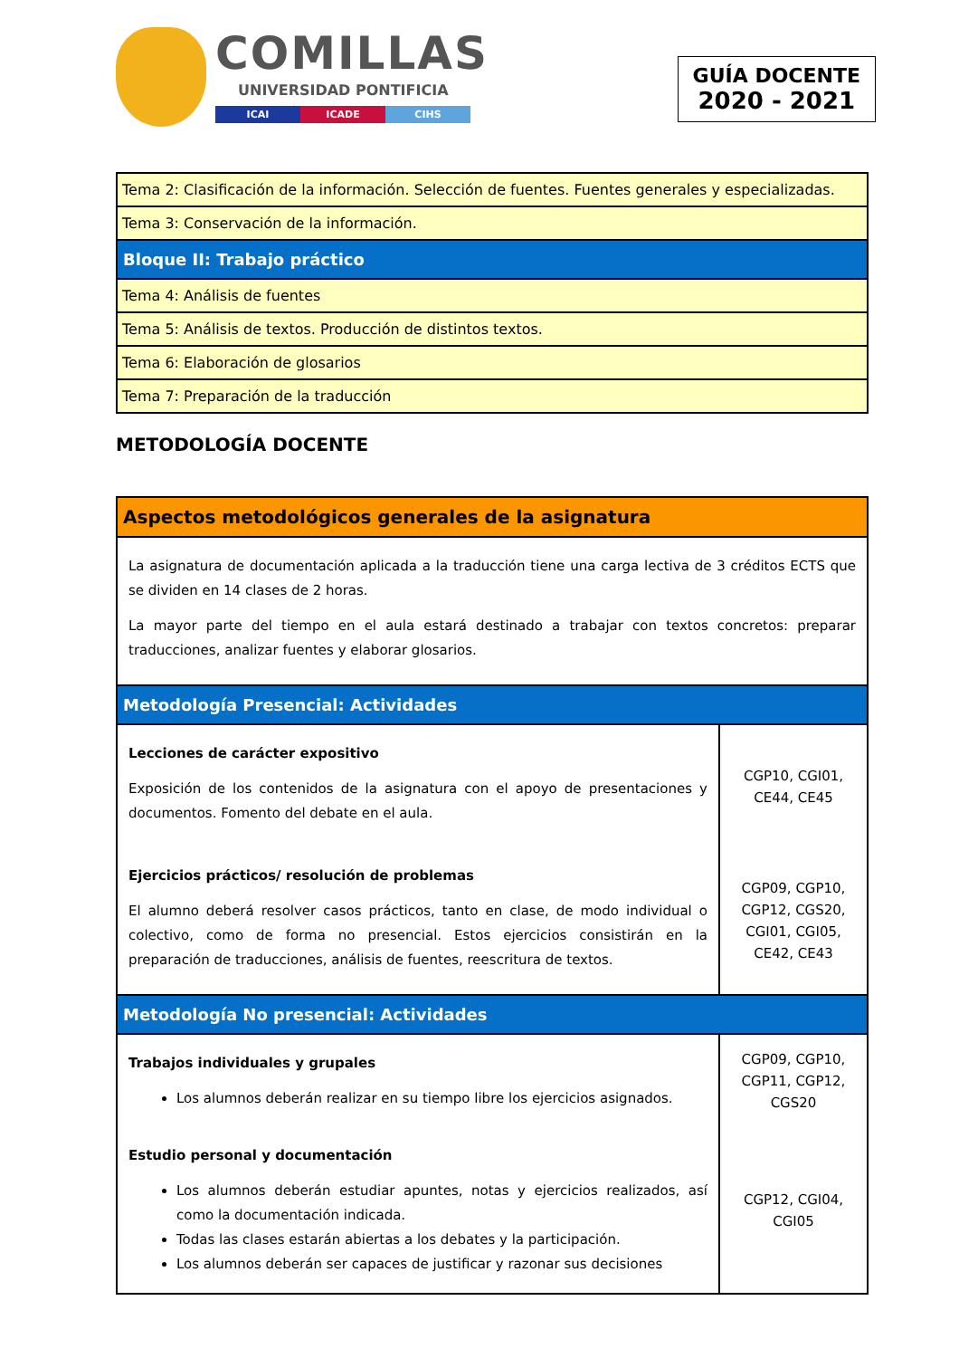COMILLAS
UNIVERSIDAD PONTIFICIA
ICAI ICADE CIHS
GUÍA DOCENTE
2020 - 2021
| Tema 2: Clasificación de la información. Selección de fuentes. Fuentes generales y especializadas. |
| Tema 3: Conservación de la información. |
| Bloque II: Trabajo práctico |
| Tema 4: Análisis de fuentes |
| Tema 5: Análisis de textos. Producción de distintos textos. |
| Tema 6: Elaboración de glosarios |
| Tema 7: Preparación de la traducción |
METODOLOGÍA DOCENTE
| Aspectos metodológicos generales de la asignatura | |
| La asignatura de documentación aplicada a la traducción tiene una carga lectiva de 3 créditos ECTS que se dividen en 14 clases de 2 horas. La mayor parte del tiempo en el aula estará destinado a trabajar con textos concretos: preparar traducciones, analizar fuentes y elaborar glosarios. | |
| Metodología Presencial: Actividades | |
| Lecciones de carácter expositivo Exposición de los contenidos de la asignatura con el apoyo de presentaciones y documentos. Fomento del debate en el aula. | CGP10, CGI01, CE44, CE45 |
| Ejercicios prácticos/ resolución de problemas El alumno deberá resolver casos prácticos, tanto en clase, de modo individual o colectivo, como de forma no presencial. Estos ejercicios consistirán en la preparación de traducciones, análisis de fuentes, reescritura de textos. | CGP09, CGP10, CGP12, CGS20, CGI01, CGI05, CE42, CE43 |
| Metodología No presencial: Actividades | |
| Trabajos individuales y grupales Los alumnos deberán realizar en su tiempo libre los ejercicios asignados. | CGP09, CGP10, CGP11, CGP12, CGS20 |
| Estudio personal y documentación Los alumnos deberán estudiar apuntes, notas y ejercicios realizados, así como la documentación indicada. Todas las clases estarán abiertas a los debates y la participación. Los alumnos deberán ser capaces de justificar y razonar sus decisiones | CGP12, CGI04, CGI05 |